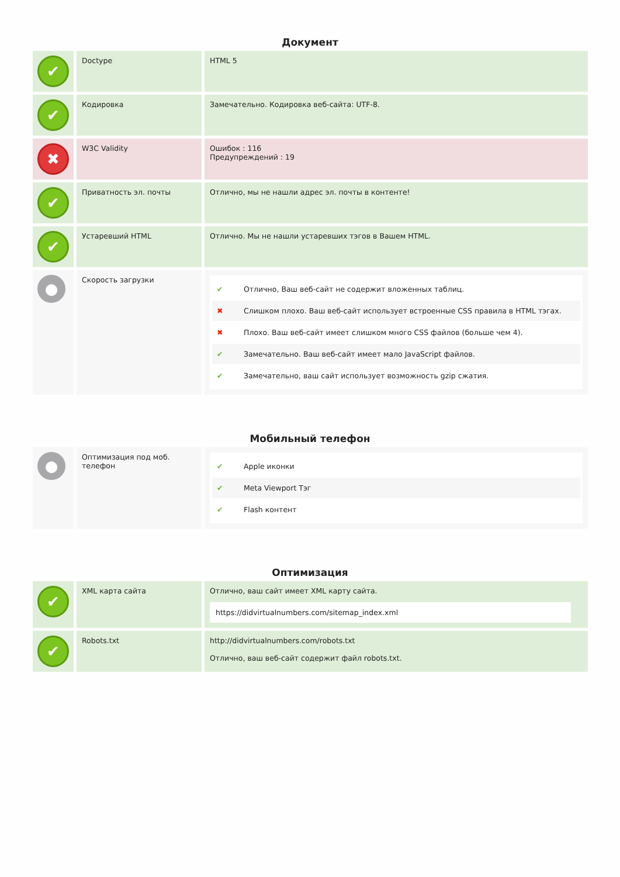Документ
| ✔ | Doctype | HTML 5 |
| ✔ | Кодировка | Замечательно. Кодировка веб-сайта: UTF-8. |
| ✖ | W3C Validity | Ошибок : 116 Предупреждений : 19 |
| ✔ | Приватность эл. почты | Отлично, мы не нашли адрес эл. почты в контенте! |
| ✔ | Устаревший HTML | Отлично. Мы не нашли устаревших тэгов в Вашем HTML. |
| ● | Скорость загрузки | ✔ Отлично, Ваш веб-сайт не содержит вложенных таблиц. ✖ Слишком плохо. Ваш веб-сайт использует встроенные CSS правила в HTML тэгах. ✖ Плохо. Ваш веб-сайт имеет слишком много CSS файлов (больше чем 4). ✔ Замечательно. Ваш веб-сайт имеет мало JavaScript файлов. ✔ Замечательно, ваш сайт использует возможность gzip сжатия. |
Мобильный телефон
| ● | Оптимизация под моб. телефон | ✔ Apple иконки ✔ Meta Viewport Тэг ✔ Flash контент |
Оптимизация
| ✔ | XML карта сайта | Отлично, ваш сайт имеет XML карту сайта. https://didvirtualnumbers.com/sitemap_index.xml |
| ✔ | Robots.txt | http://didvirtualnumbers.com/robots.txt Отлично, ваш веб-сайт содержит файл robots.txt. |